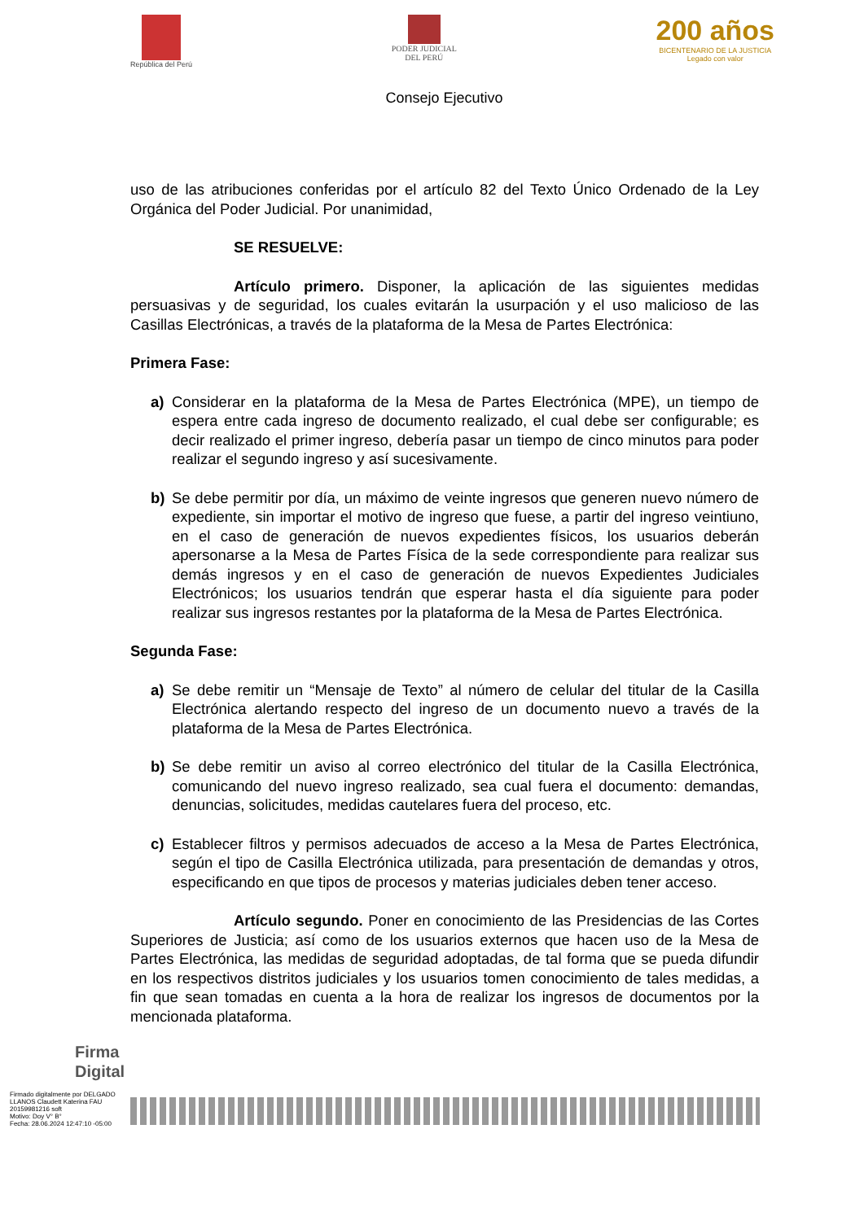República del Perú PODER JUDICIAL
DEL PERÚ
200 años
BICENTENARIO DE LA JUSTICIA
Legado con valor
Consejo Ejecutivo
uso de las atribuciones conferidas por el artículo 82 del Texto Único Ordenado de la Ley Orgánica del Poder Judicial. Por unanimidad,
SE RESUELVE:
Artículo primero. Disponer, la aplicación de las siguientes medidas persuasivas y de seguridad, los cuales evitarán la usurpación y el uso malicioso de las Casillas Electrónicas, a través de la plataforma de la Mesa de Partes Electrónica:
Primera Fase:
a) Considerar en la plataforma de la Mesa de Partes Electrónica (MPE), un tiempo de espera entre cada ingreso de documento realizado, el cual debe ser configurable; es decir realizado el primer ingreso, debería pasar un tiempo de cinco minutos para poder realizar el segundo ingreso y así sucesivamente.
b) Se debe permitir por día, un máximo de veinte ingresos que generen nuevo número de expediente, sin importar el motivo de ingreso que fuese, a partir del ingreso veintiuno, en el caso de generación de nuevos expedientes físicos, los usuarios deberán apersonarse a la Mesa de Partes Física de la sede correspondiente para realizar sus demás ingresos y en el caso de generación de nuevos Expedientes Judiciales Electrónicos; los usuarios tendrán que esperar hasta el día siguiente para poder realizar sus ingresos restantes por la plataforma de la Mesa de Partes Electrónica.
Segunda Fase:
a) Se debe remitir un “Mensaje de Texto” al número de celular del titular de la Casilla Electrónica alertando respecto del ingreso de un documento nuevo a través de la plataforma de la Mesa de Partes Electrónica.
b) Se debe remitir un aviso al correo electrónico del titular de la Casilla Electrónica, comunicando del nuevo ingreso realizado, sea cual fuera el documento: demandas, denuncias, solicitudes, medidas cautelares fuera del proceso, etc.
c) Establecer filtros y permisos adecuados de acceso a la Mesa de Partes Electrónica, según el tipo de Casilla Electrónica utilizada, para presentación de demandas y otros, especificando en que tipos de procesos y materias judiciales deben tener acceso.
Artículo segundo. Poner en conocimiento de las Presidencias de las Cortes Superiores de Justicia; así como de los usuarios externos que hacen uso de la Mesa de Partes Electrónica, las medidas de seguridad adoptadas, de tal forma que se pueda difundir en los respectivos distritos judiciales y los usuarios tomen conocimiento de tales medidas, a fin que sean tomadas en cuenta a la hora de realizar los ingresos de documentos por la mencionada plataforma.
Firma
Digital
Firmado digitalmente por DELGADO LLANOS Claudett Katerina FAU 20159981216 soft
Motivo: Doy V° B°
Fecha: 28.06.2024 12:47:10 -05:00